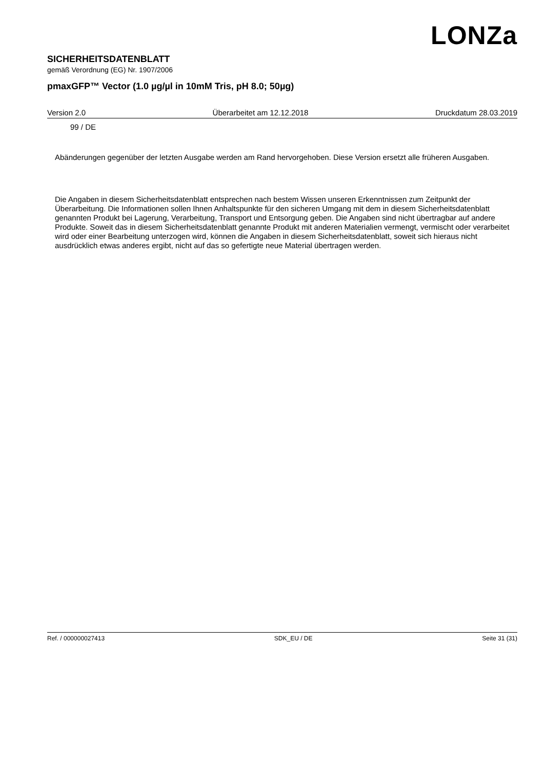LONZa
SICHERHEITSDATENBLATT
gemäß Verordnung (EG) Nr. 1907/2006
pmaxGFP™ Vector (1.0 µg/µl in 10mM Tris, pH 8.0; 50µg)
Version 2.0 Überarbeitet am 12.12.2018 Druckdatum 28.03.2019
99 / DE
Abänderungen gegenüber der letzten Ausgabe werden am Rand hervorgehoben. Diese Version ersetzt alle früheren Ausgaben.
Die Angaben in diesem Sicherheitsdatenblatt entsprechen nach bestem Wissen unseren Erkenntnissen zum Zeitpunkt der Überarbeitung. Die Informationen sollen Ihnen Anhaltspunkte für den sicheren Umgang mit dem in diesem Sicherheitsdatenblatt genannten Produkt bei Lagerung, Verarbeitung, Transport und Entsorgung geben. Die Angaben sind nicht übertragbar auf andere Produkte. Soweit das in diesem Sicherheitsdatenblatt genannte Produkt mit anderen Materialien vermengt, vermischt oder verarbeitet wird oder einer Bearbeitung unterzogen wird, können die Angaben in diesem Sicherheitsdatenblatt, soweit sich hieraus nicht ausdrücklich etwas anderes ergibt, nicht auf das so gefertigte neue Material übertragen werden.
Ref. / 000000027413 SDK_EU / DE Seite 31 (31)